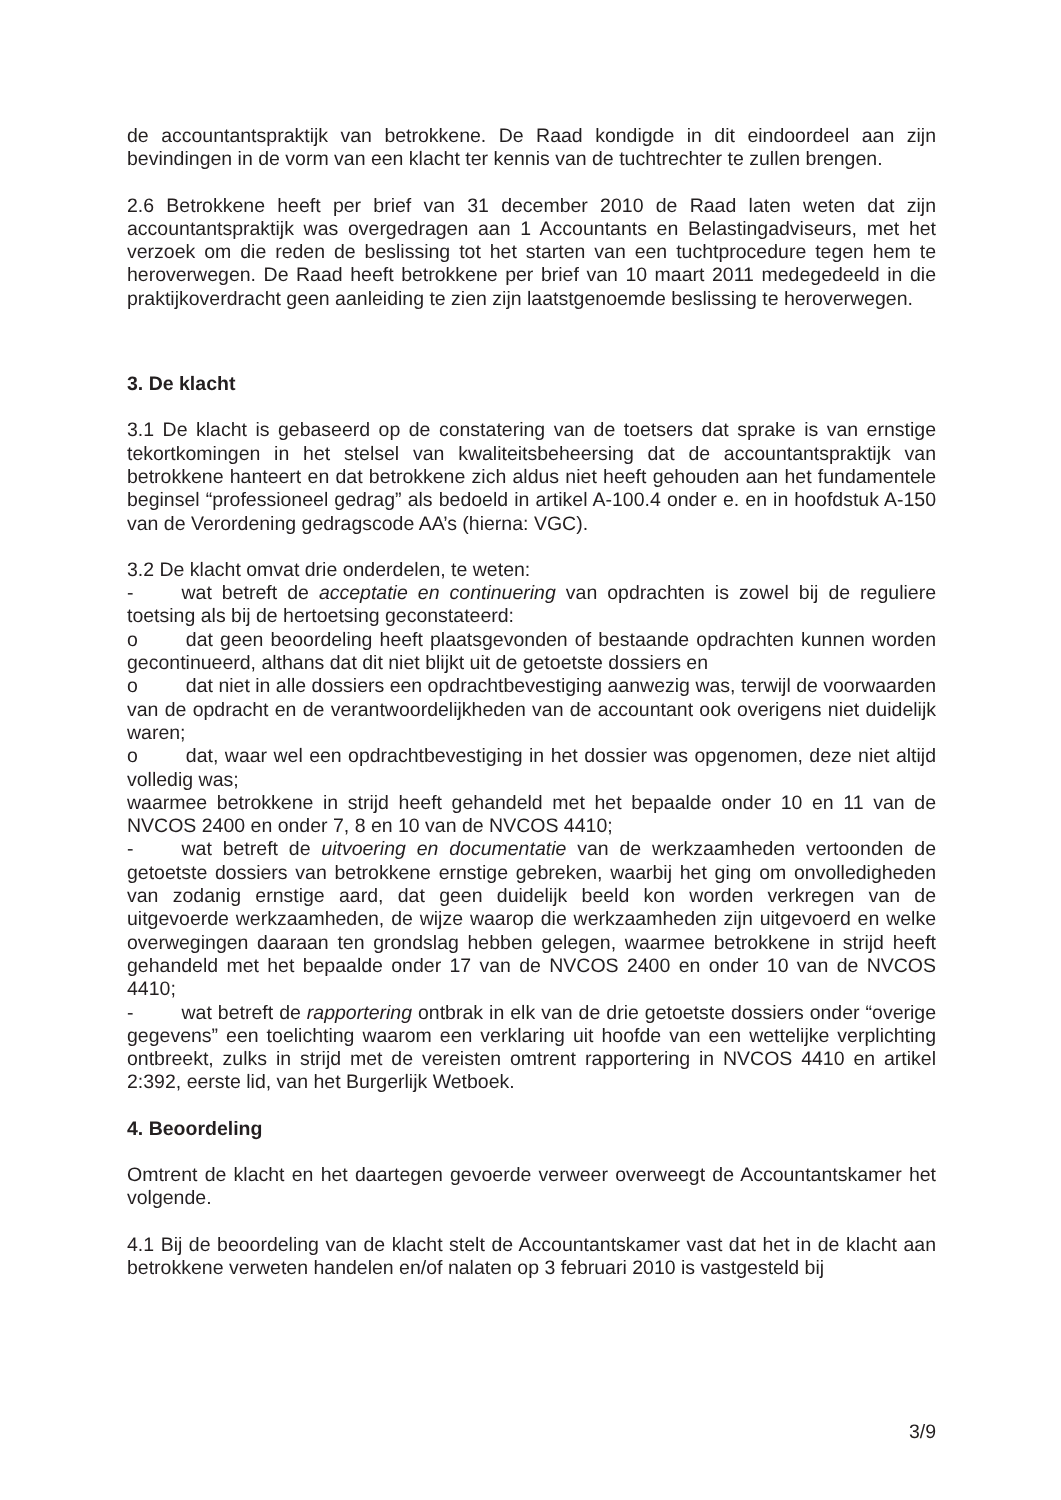de accountantspraktijk van betrokkene. De Raad kondigde in dit eindoordeel aan zijn bevindingen in de vorm van een klacht ter kennis van de tuchtrechter te zullen brengen.
2.6 Betrokkene heeft per brief van 31 december 2010 de Raad laten weten dat zijn accountantspraktijk was overgedragen aan 1 Accountants en Belastingadviseurs, met het verzoek om die reden de beslissing tot het starten van een tuchtprocedure tegen hem te heroverwegen. De Raad heeft betrokkene per brief van 10 maart 2011 medegedeeld in die praktijkoverdracht geen aanleiding te zien zijn laatstgenoemde beslissing te heroverwegen.
3. De klacht
3.1 De klacht is gebaseerd op de constatering van de toetsers dat sprake is van ernstige tekortkomingen in het stelsel van kwaliteitsbeheersing dat de accountantspraktijk van betrokkene hanteert en dat betrokkene zich aldus niet heeft gehouden aan het fundamentele beginsel “professioneel gedrag” als bedoeld in artikel A-100.4 onder e. en in hoofdstuk A-150 van de Verordening gedragscode AA’s (hierna: VGC).
3.2 De klacht omvat drie onderdelen, te weten:
- wat betreft de acceptatie en continuering van opdrachten is zowel bij de reguliere toetsing als bij de hertoetsing geconstateerd:
o dat geen beoordeling heeft plaatsgevonden of bestaande opdrachten kunnen worden gecontinueerd, althans dat dit niet blijkt uit de getoetste dossiers en
o dat niet in alle dossiers een opdrachtbevestiging aanwezig was, terwijl de voorwaarden van de opdracht en de verantwoordelijkheden van de accountant ook overigens niet duidelijk waren;
o dat, waar wel een opdrachtbevestiging in het dossier was opgenomen, deze niet altijd volledig was;
waarmee betrokkene in strijd heeft gehandeld met het bepaalde onder 10 en 11 van de NVCOS 2400 en onder 7, 8 en 10 van de NVCOS 4410;
- wat betreft de uitvoering en documentatie van de werkzaamheden vertoonden de getoetste dossiers van betrokkene ernstige gebreken, waarbij het ging om onvolledigheden van zodanig ernstige aard, dat geen duidelijk beeld kon worden verkregen van de uitgevoerde werkzaamheden, de wijze waarop die werkzaamheden zijn uitgevoerd en welke overwegingen daaraan ten grondslag hebben gelegen, waarmee betrokkene in strijd heeft gehandeld met het bepaalde onder 17 van de NVCOS 2400 en onder 10 van de NVCOS 4410;
- wat betreft de rapportering ontbrak in elk van de drie getoetste dossiers onder “overige gegevens” een toelichting waarom een verklaring uit hoofde van een wettelijke verplichting ontbreekt, zulks in strijd met de vereisten omtrent rapportering in NVCOS 4410 en artikel 2:392, eerste lid, van het Burgerlijk Wetboek.
4. Beoordeling
Omtrent de klacht en het daartegen gevoerde verweer overweegt de Accountantskamer het volgende.
4.1 Bij de beoordeling van de klacht stelt de Accountantskamer vast dat het in de klacht aan betrokkene verweten handelen en/of nalaten op 3 februari 2010 is vastgesteld bij
3/9